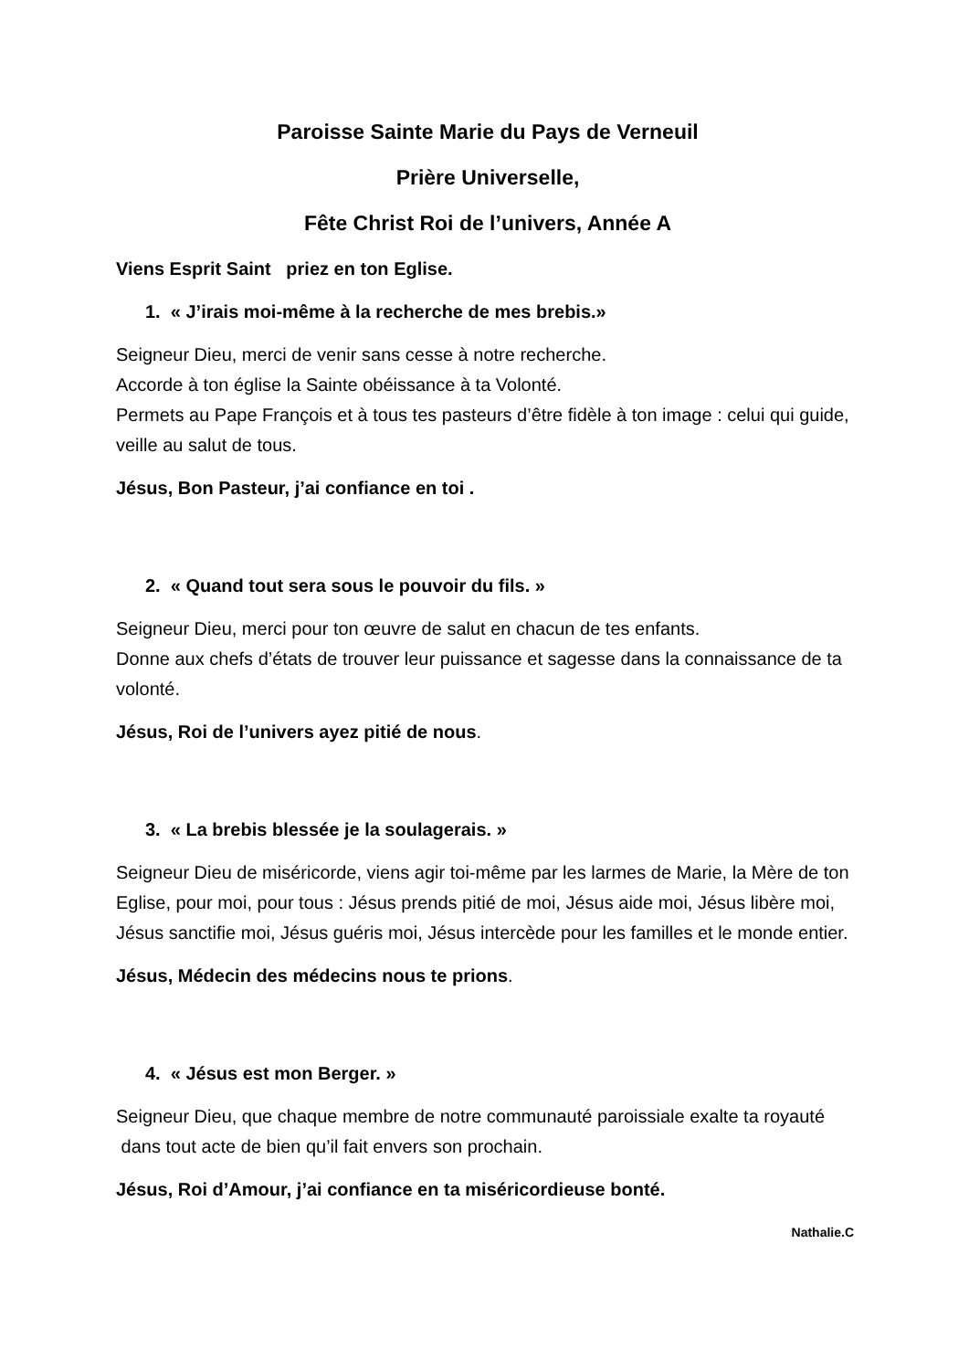Paroisse Sainte Marie du Pays de Verneuil
Prière Universelle,
Fête Christ Roi de l’univers, Année A
Viens Esprit Saint priez en ton Eglise.
1. « J’irais moi-même à la recherche de mes brebis.»
Seigneur Dieu, merci de venir sans cesse à notre recherche.
Accorde à ton église la Sainte obéissance à ta Volonté.
Permets au Pape François et à tous tes pasteurs d’être fidèle à ton image : celui qui guide, veille au salut de tous.
Jésus, Bon Pasteur, j’ai confiance en toi .
2. « Quand tout sera sous le pouvoir du fils. »
Seigneur Dieu, merci pour ton œuvre de salut en chacun de tes enfants.
Donne aux chefs d’états de trouver leur puissance et sagesse dans la connaissance de ta volonté.
Jésus, Roi de l’univers ayez pitié de nous.
3. « La brebis blessée je la soulagerais. »
Seigneur Dieu de miséricorde, viens agir toi-même par les larmes de Marie, la Mère de ton Eglise, pour moi, pour tous : Jésus prends pitié de moi, Jésus aide moi, Jésus libère moi, Jésus sanctifie moi, Jésus guéris moi, Jésus intercède pour les familles et le monde entier.
Jésus, Médecin des médecins nous te prions.
4. « Jésus est mon Berger. »
Seigneur Dieu, que chaque membre de notre communauté paroissiale exalte ta royauté dans tout acte de bien qu’il fait envers son prochain.
Jésus, Roi d’Amour, j’ai confiance en ta miséricordieuse bonté.
Nathalie.C